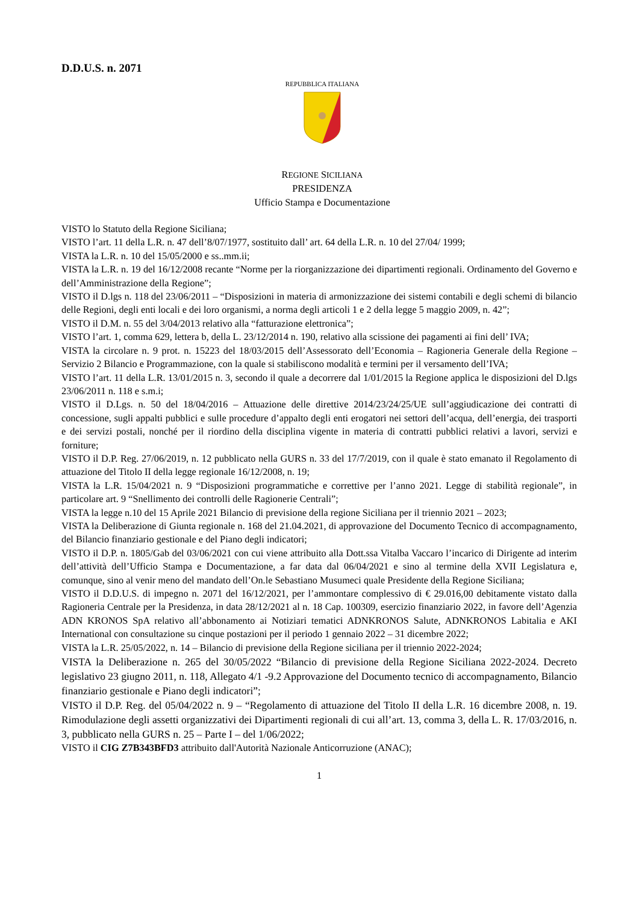D.D.U.S. n. 2071
REPUBBLICA ITALIANA
REGIONE SICILIANA
PRESIDENZA
Ufficio Stampa e Documentazione
VISTO lo Statuto della Regione Siciliana;
VISTO l’art. 11 della L.R. n. 47 dell’8/07/1977, sostituito dall’ art. 64 della L.R. n. 10 del 27/04/ 1999;
VISTA la L.R. n. 10 del 15/05/2000 e ss..mm.ii;
VISTA la L.R. n. 19 del 16/12/2008 recante “Norme per la riorganizzazione dei dipartimenti regionali. Ordinamento del Governo e dell’Amministrazione della Regione”;
VISTO il D.lgs n. 118 del 23/06/2011 – “Disposizioni in materia di armonizzazione dei sistemi contabili e degli schemi di bilancio delle Regioni, degli enti locali e dei loro organismi, a norma degli articoli 1 e 2 della legge 5 maggio 2009, n. 42”;
VISTO il D.M. n. 55 del 3/04/2013 relativo alla “fatturazione elettronica”;
VISTO l’art. 1, comma 629, lettera b, della L. 23/12/2014 n. 190, relativo alla scissione dei pagamenti ai fini dell’ IVA;
VISTA la circolare n. 9 prot. n. 15223 del 18/03/2015 dell’Assessorato dell’Economia – Ragioneria Generale della Regione – Servizio 2 Bilancio e Programmazione, con la quale si stabiliscono modalità e termini per il versamento dell’IVA;
VISTO l’art. 11 della L.R. 13/01/2015 n. 3, secondo il quale a decorrere dal 1/01/2015 la Regione applica le disposizioni del D.lgs 23/06/2011 n. 118 e s.m.i;
VISTO il D.Lgs. n. 50 del 18/04/2016 – Attuazione delle direttive 2014/23/24/25/UE sull’aggiudicazione dei contratti di concessione, sugli appalti pubblici e sulle procedure d’appalto degli enti erogatori nei settori dell’acqua, dell’energia, dei trasporti e dei servizi postali, nonché per il riordino della disciplina vigente in materia di contratti pubblici relativi a lavori, servizi e forniture;
VISTO il D.P. Reg. 27/06/2019, n. 12 pubblicato nella GURS n. 33 del 17/7/2019, con il quale è stato emanato il Regolamento di attuazione del Titolo II della legge regionale 16/12/2008, n. 19;
VISTA la L.R. 15/04/2021 n. 9 “Disposizioni programmatiche e correttive per l’anno 2021. Legge di stabilità regionale”, in particolare art. 9 “Snellimento dei controlli delle Ragionerie Centrali”;
VISTA la legge n.10 del 15 Aprile 2021 Bilancio di previsione della regione Siciliana per il triennio 2021 – 2023;
VISTA la Deliberazione di Giunta regionale n. 168 del 21.04.2021, di approvazione del Documento Tecnico di accompagnamento, del Bilancio finanziario gestionale e del Piano degli indicatori;
VISTO il D.P. n. 1805/Gab del 03/06/2021 con cui viene attribuito alla Dott.ssa Vitalba Vaccaro l’incarico di Dirigente ad interim dell’attività dell’Ufficio Stampa e Documentazione, a far data dal 06/04/2021 e sino al termine della XVII Legislatura e, comunque, sino al venir meno del mandato dell’On.le Sebastiano Musumeci quale Presidente della Regione Siciliana;
VISTO il D.D.U.S. di impegno n. 2071 del 16/12/2021, per l’ammontare complessivo di € 29.016,00 debitamente vistato dalla Ragioneria Centrale per la Presidenza, in data 28/12/2021 al n. 18 Cap. 100309, esercizio finanziario 2022, in favore dell’Agenzia ADN KRONOS SpA relativo all’abbonamento ai Notiziari tematici ADNKRONOS Salute, ADNKRONOS Labitalia e AKI International con consultazione su cinque postazioni per il periodo 1 gennaio 2022 – 31 dicembre 2022;
VISTA la L.R. 25/05/2022, n. 14 – Bilancio di previsione della Regione siciliana per il triennio 2022-2024;
VISTA la Deliberazione n. 265 del 30/05/2022 “Bilancio di previsione della Regione Siciliana 2022-2024. Decreto legislativo 23 giugno 2011, n. 118, Allegato 4/1 -9.2 Approvazione del Documento tecnico di accompagnamento, Bilancio finanziario gestionale e Piano degli indicatori”;
VISTO il D.P. Reg. del 05/04/2022 n. 9 – “Regolamento di attuazione del Titolo II della L.R. 16 dicembre 2008, n. 19. Rimodulazione degli assetti organizzativi dei Dipartimenti regionali di cui all’art. 13, comma 3, della L. R. 17/03/2016, n. 3, pubblicato nella GURS n. 25 – Parte I – del 1/06/2022;
VISTO il CIG Z7B343BFD3 attribuito dall'Autorità Nazionale Anticorruzione (ANAC);
1